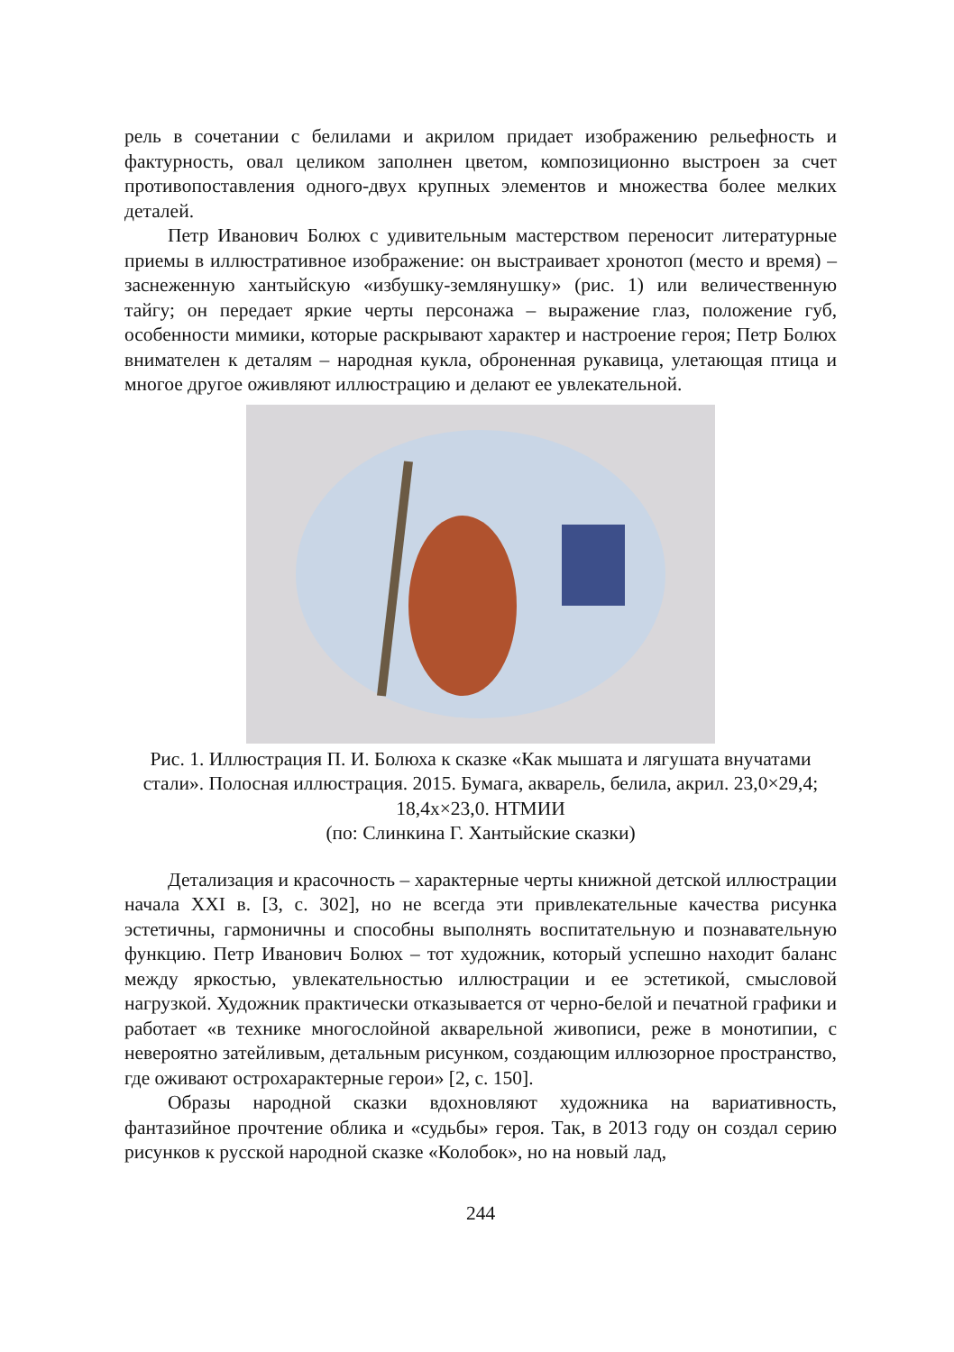рель в сочетании с белилами и акрилом придает изображению рельефность и фактурность, овал целиком заполнен цветом, композиционно выстроен за счет противопоставления одного-двух крупных элементов и множества более мелких деталей.
Петр Иванович Болюх с удивительным мастерством переносит литературные приемы в иллюстративное изображение: он выстраивает хронотоп (место и время) – заснеженную хантыйскую «избушку-землянушку» (рис. 1) или величественную тайгу; он передает яркие черты персонажа – выражение глаз, положение губ, особенности мимики, которые раскрывают характер и настроение героя; Петр Болюх внимателен к деталям – народная кукла, оброненная рукавица, улетающая птица и многое другое оживляют иллюстрацию и делают ее увлекательной.
Рис. 1. Иллюстрация П. И. Болюха к сказке «Как мышата и лягушата внучатами стали». Полосная иллюстрация. 2015. Бумага, акварель, белила, акрил. 23,0×29,4; 18,4х×23,0. НТМИИ
(по: Слинкина Г. Хантыйские сказки)
Детализация и красочность – характерные черты книжной детской иллюстрации начала XXI в. [3, с. 302], но не всегда эти привлекательные качества рисунка эстетичны, гармоничны и способны выполнять воспитательную и познавательную функцию. Петр Иванович Болюх – тот художник, который успешно находит баланс между яркостью, увлекательностью иллюстрации и ее эстетикой, смысловой нагрузкой. Художник практически отказывается от черно-белой и печатной графики и работает «в технике многослойной акварельной живописи, реже в монотипии, с невероятно затейливым, детальным рисунком, создающим иллюзорное пространство, где оживают острохарактерные герои» [2, с. 150].
Образы народной сказки вдохновляют художника на вариативность, фантазийное прочтение облика и «судьбы» героя. Так, в 2013 году он создал серию рисунков к русской народной сказке «Колобок», но на новый лад,
244